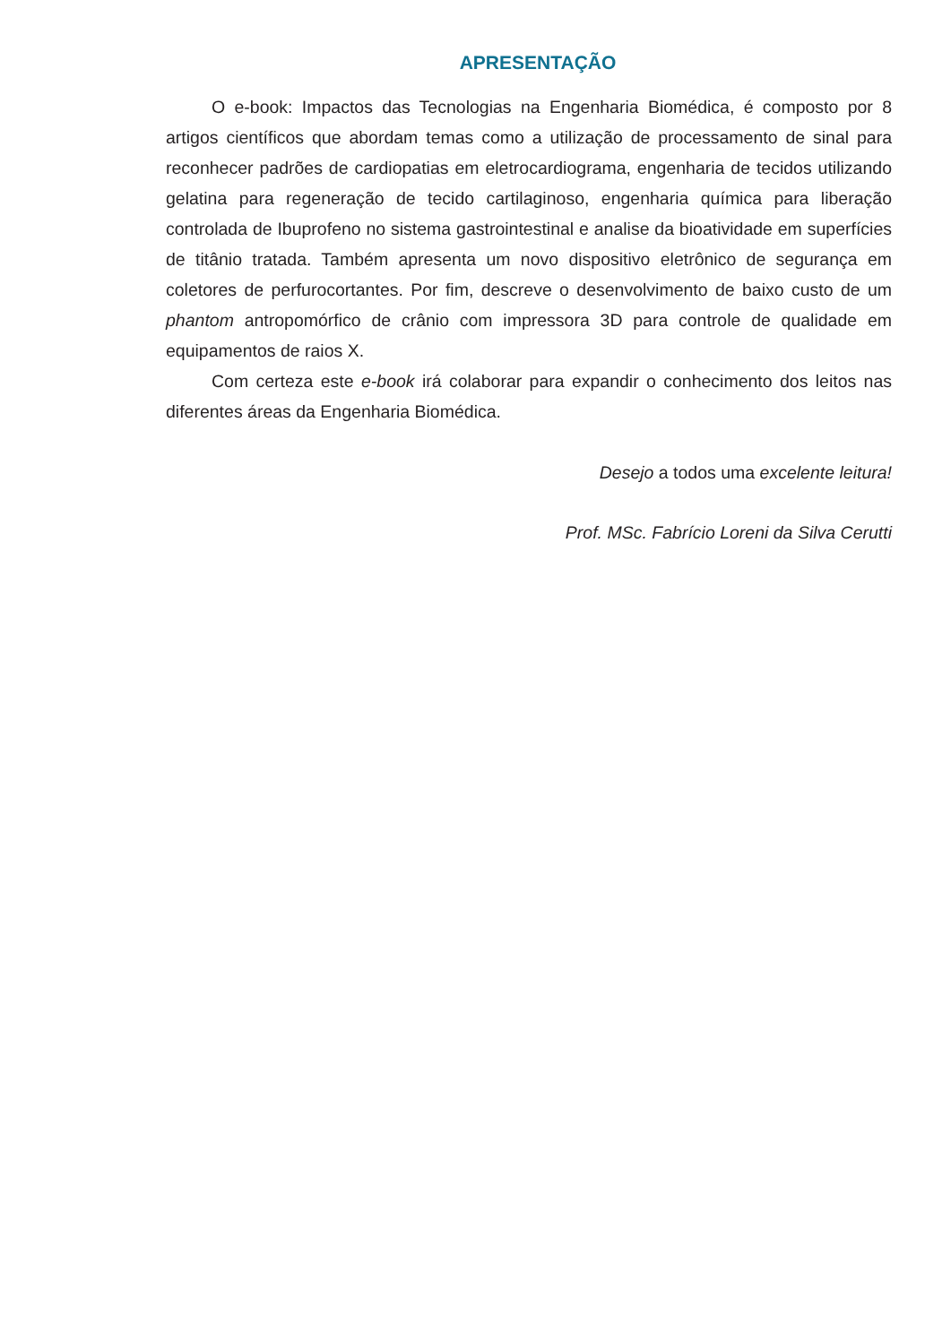APRESENTAÇÃO
O e-book: Impactos das Tecnologias na Engenharia Biomédica, é composto por 8 artigos científicos que abordam temas como a utilização de processamento de sinal para reconhecer padrões de cardiopatias em eletrocardiograma, engenharia de tecidos utilizando gelatina para regeneração de tecido cartilaginoso, engenharia química para liberação controlada de Ibuprofeno no sistema gastrointestinal e analise da bioatividade em superfícies de titânio tratada. Também apresenta um novo dispositivo eletrônico de segurança em coletores de perfurocortantes. Por fim, descreve o desenvolvimento de baixo custo de um phantom antropomórfico de crânio com impressora 3D para controle de qualidade em equipamentos de raios X.
Com certeza este e-book irá colaborar para expandir o conhecimento dos leitos nas diferentes áreas da Engenharia Biomédica.
Desejo a todos uma excelente leitura!
Prof. MSc. Fabrício Loreni da Silva Cerutti